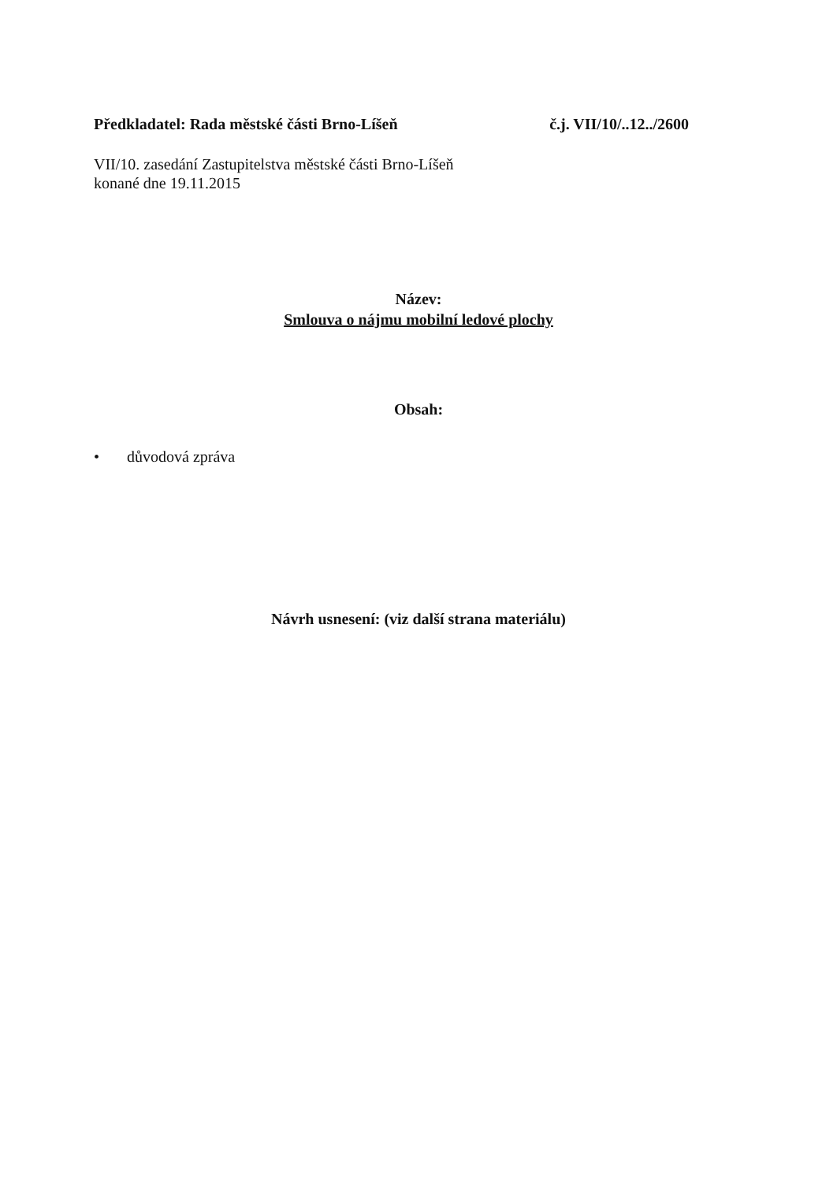Předkladatel: Rada městské části Brno-Líšeň
č.j. VII/10/..12../2600
VII/10. zasedání Zastupitelstva městské části Brno-Líšeň
konané dne 19.11.2015
Název:
Smlouva o nájmu mobilní ledové plochy
Obsah:
• důvodová zpráva
Návrh usnesení: (viz další strana materiálu)